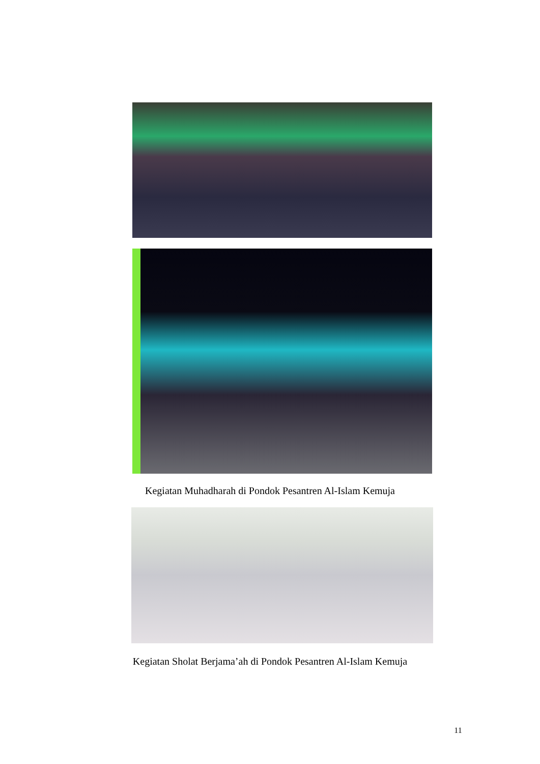Kegiatan Muhadharah di Pondok Pesantren Al-Islam Kemuja
Kegiatan Sholat Berjama’ah di Pondok Pesantren Al-Islam Kemuja
11